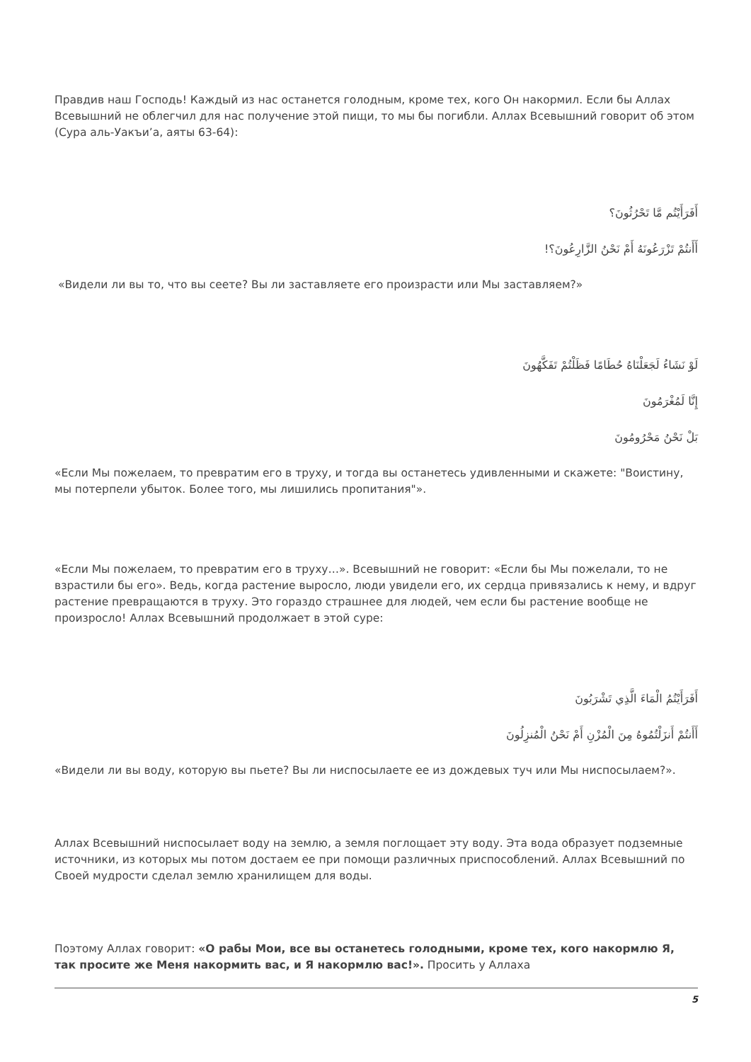Правдив наш Господь! Каждый из нас останется голодным, кроме тех, кого Он накормил. Если бы Аллах Всевышний не облегчил для нас получение этой пищи, то мы бы погибли. Аллах Всевышний говорит об этом (Сура аль-Уакъи’а, аяты 63-64):
أَفَرَأَيْتُم مَّا تَحْرُثُونَ؟
أَأَنتُمْ تَزْرَعُونَهُ أَمْ نَحْنُ الزَّارِعُونَ؟!
«Видели ли вы то, что вы сеете? Вы ли заставляете его произрасти или Мы заставляем?»
لَوْ نَشَاءُ لَجَعَلْنَاهُ حُطَامًا فَظَلْتُمْ تَفَكَّهُونَ
إِنَّا لَمُغْرَمُونَ
بَلْ نَحْنُ مَحْرُومُونَ
«Если Мы пожелаем, то превратим его в труху, и тогда вы останетесь удивленными и скажете: "Воистину, мы потерпели убыток. Более того, мы лишились пропитания"».
«Если Мы пожелаем, то превратим его в труху…». Всевышний не говорит: «Если бы Мы пожелали, то не взрастили бы его». Ведь, когда растение выросло, люди увидели его, их сердца привязались к нему, и вдруг растение превращаются в труху. Это гораздо страшнее для людей, чем если бы растение вообще не произросло! Аллах Всевышний продолжает в этой суре:
أَفَرَأَيْتُمُ الْمَاءَ الَّذِي تَشْرَبُونَ
أَأَنتُمْ أَنزَلْتُمُوهُ مِنَ الْمُزْنِ أَمْ نَحْنُ الْمُنزِلُونَ
«Видели ли вы воду, которую вы пьете? Вы ли ниспосылаете ее из дождевых туч или Мы ниспосылаем?».
Аллах Всевышний ниспосылает воду на землю, а земля поглощает эту воду. Эта вода образует подземные источники, из которых мы потом достаем ее при помощи различных приспособлений. Аллах Всевышний по Своей мудрости сделал землю хранилищем для воды.
Поэтому Аллах говорит: «О рабы Мои, все вы останетесь голодными, кроме тех, кого накормлю Я, так просите же Меня накормить вас, и Я накормлю вас!». Просить у Аллаха
5